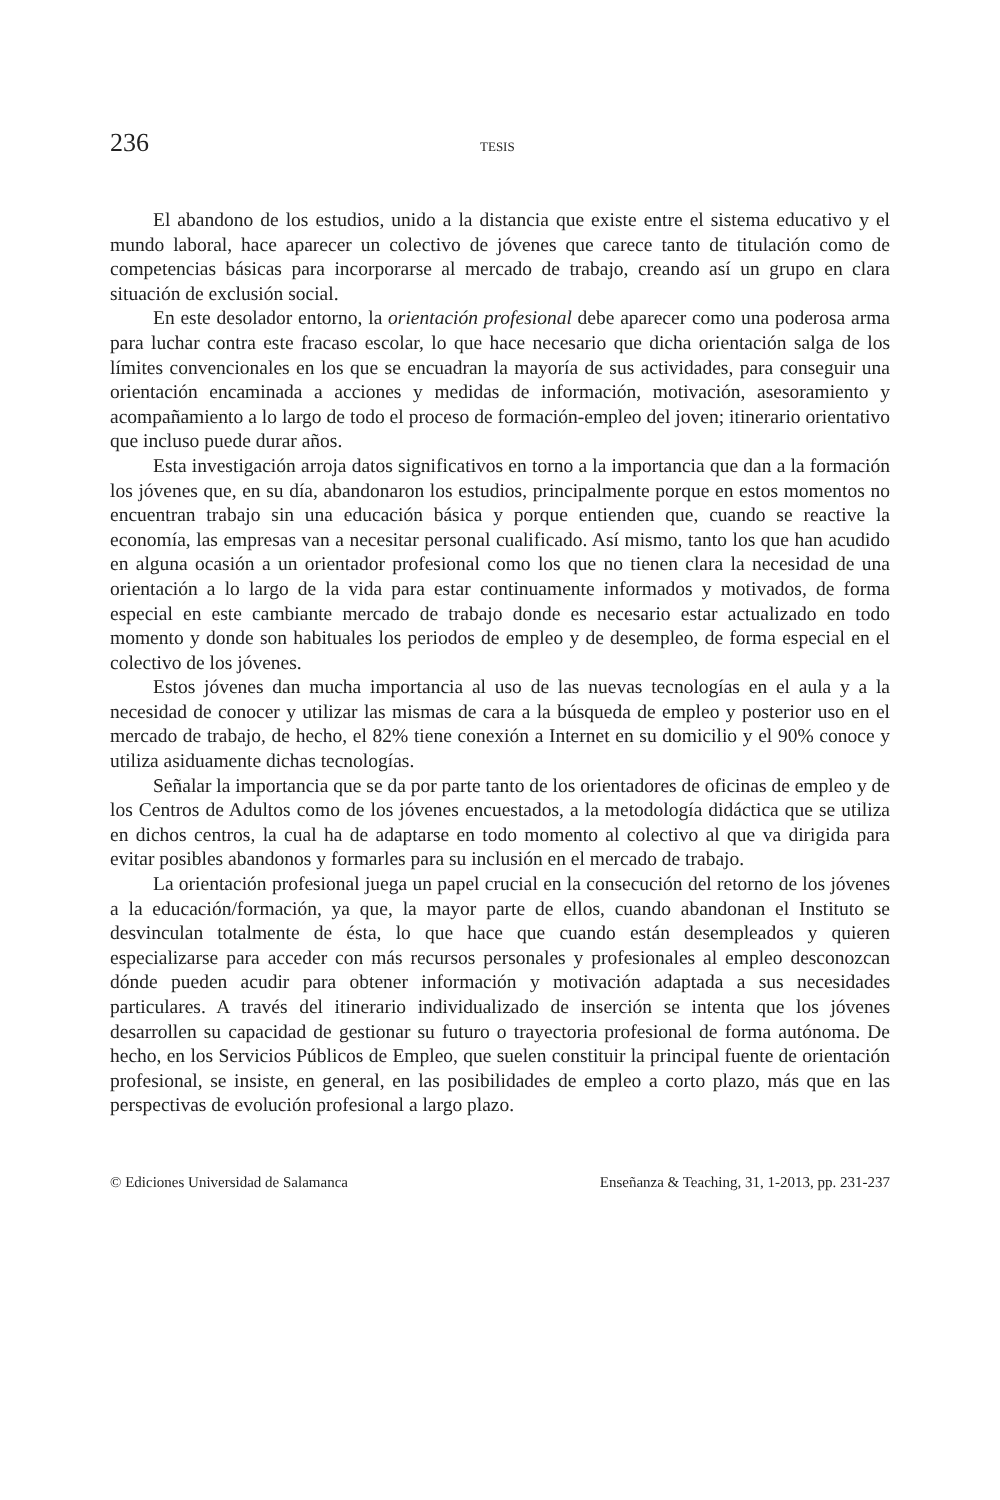236 TESIS
El abandono de los estudios, unido a la distancia que existe entre el sistema educativo y el mundo laboral, hace aparecer un colectivo de jóvenes que carece tanto de titulación como de competencias básicas para incorporarse al mercado de trabajo, creando así un grupo en clara situación de exclusión social.
En este desolador entorno, la orientación profesional debe aparecer como una poderosa arma para luchar contra este fracaso escolar, lo que hace necesario que dicha orientación salga de los límites convencionales en los que se encuadran la mayoría de sus actividades, para conseguir una orientación encaminada a acciones y medidas de información, motivación, asesoramiento y acompañamiento a lo largo de todo el proceso de formación-empleo del joven; itinerario orientativo que incluso puede durar años.
Esta investigación arroja datos significativos en torno a la importancia que dan a la formación los jóvenes que, en su día, abandonaron los estudios, principalmente porque en estos momentos no encuentran trabajo sin una educación básica y porque entienden que, cuando se reactive la economía, las empresas van a necesitar personal cualificado. Así mismo, tanto los que han acudido en alguna ocasión a un orientador profesional como los que no tienen clara la necesidad de una orientación a lo largo de la vida para estar continuamente informados y motivados, de forma especial en este cambiante mercado de trabajo donde es necesario estar actualizado en todo momento y donde son habituales los periodos de empleo y de desempleo, de forma especial en el colectivo de los jóvenes.
Estos jóvenes dan mucha importancia al uso de las nuevas tecnologías en el aula y a la necesidad de conocer y utilizar las mismas de cara a la búsqueda de empleo y posterior uso en el mercado de trabajo, de hecho, el 82% tiene conexión a Internet en su domicilio y el 90% conoce y utiliza asiduamente dichas tecnologías.
Señalar la importancia que se da por parte tanto de los orientadores de oficinas de empleo y de los Centros de Adultos como de los jóvenes encuestados, a la metodología didáctica que se utiliza en dichos centros, la cual ha de adaptarse en todo momento al colectivo al que va dirigida para evitar posibles abandonos y formarles para su inclusión en el mercado de trabajo.
La orientación profesional juega un papel crucial en la consecución del retorno de los jóvenes a la educación/formación, ya que, la mayor parte de ellos, cuando abandonan el Instituto se desvinculan totalmente de ésta, lo que hace que cuando están desempleados y quieren especializarse para acceder con más recursos personales y profesionales al empleo desconozcan dónde pueden acudir para obtener información y motivación adaptada a sus necesidades particulares. A través del itinerario individualizado de inserción se intenta que los jóvenes desarrollen su capacidad de gestionar su futuro o trayectoria profesional de forma autónoma. De hecho, en los Servicios Públicos de Empleo, que suelen constituir la principal fuente de orientación profesional, se insiste, en general, en las posibilidades de empleo a corto plazo, más que en las perspectivas de evolución profesional a largo plazo.
© Ediciones Universidad de Salamanca Enseñanza & Teaching, 31, 1-2013, pp. 231-237